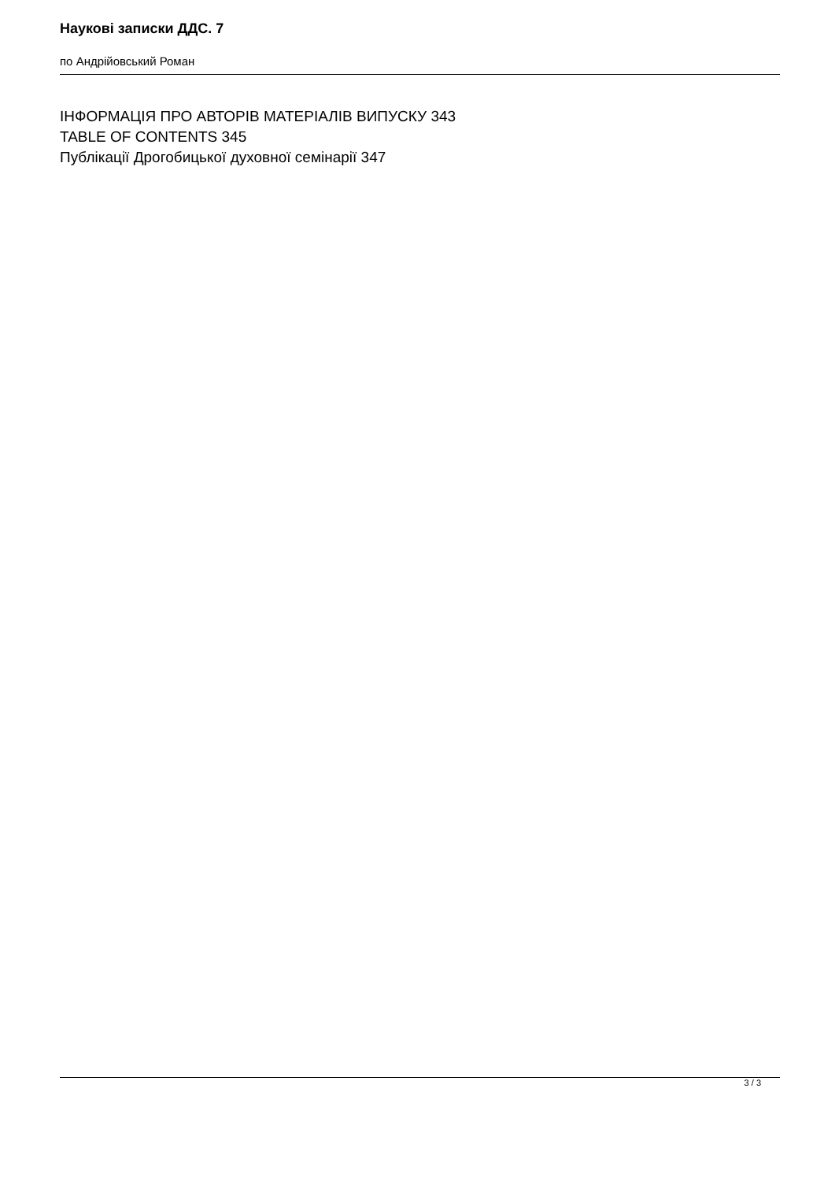Наукові записки ДДС. 7
по Андрійовський Роман
ІНФОРМАЦІЯ ПРО АВТОРІВ МАТЕРІАЛІВ ВИПУСКУ 343
TABLE OF CONTENTS 345
Публікації Дрогобицької духовної семінарії 347
3 / 3